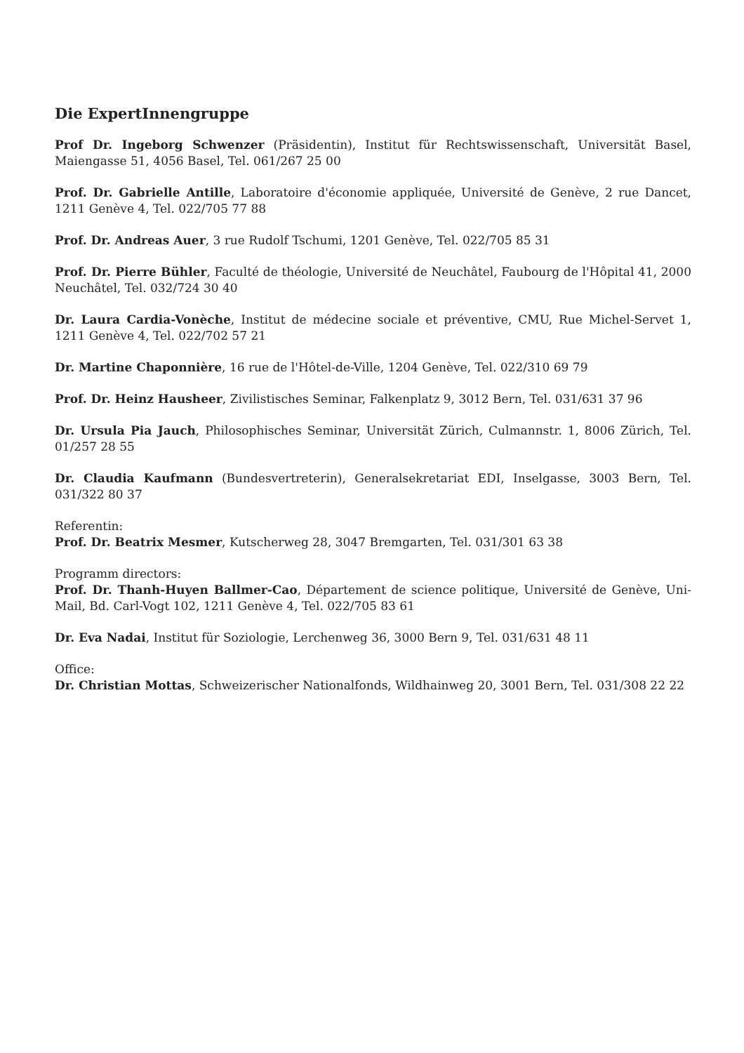Die ExpertInnengruppe
Prof Dr. Ingeborg Schwenzer (Präsidentin), Institut für Rechtswissenschaft, Universität Basel, Maiengasse 51, 4056 Basel, Tel. 061/267 25 00
Prof. Dr. Gabrielle Antille, Laboratoire d'économie appliquée, Université de Genève, 2 rue Dancet, 1211 Genève 4, Tel. 022/705 77 88
Prof. Dr. Andreas Auer, 3 rue Rudolf Tschumi, 1201 Genève, Tel. 022/705 85 31
Prof. Dr. Pierre Bühler, Faculté de théologie, Université de Neuchâtel, Faubourg de l'Hôpital 41, 2000 Neuchâtel, Tel. 032/724 30 40
Dr. Laura Cardia-Vonèche, Institut de médecine sociale et préventive, CMU, Rue Michel-Servet 1, 1211 Genève 4, Tel. 022/702 57 21
Dr. Martine Chaponnière, 16 rue de l'Hôtel-de-Ville, 1204 Genève, Tel. 022/310 69 79
Prof. Dr. Heinz Hausheer, Zivilistisches Seminar, Falkenplatz 9, 3012 Bern, Tel. 031/631 37 96
Dr. Ursula Pia Jauch, Philosophisches Seminar, Universität Zürich, Culmannstr. 1, 8006 Zürich, Tel. 01/257 28 55
Dr. Claudia Kaufmann (Bundesvertreterin), Generalsekretariat EDI, Inselgasse, 3003 Bern, Tel. 031/322 80 37
Referentin:
Prof. Dr. Beatrix Mesmer, Kutscherweg 28, 3047 Bremgarten, Tel. 031/301 63 38
Programm directors:
Prof. Dr. Thanh-Huyen Ballmer-Cao, Département de science politique, Université de Genève, Uni-Mail, Bd. Carl-Vogt 102, 1211 Genève 4, Tel. 022/705 83 61
Dr. Eva Nadai, Institut für Soziologie, Lerchenweg 36, 3000 Bern 9, Tel. 031/631 48 11
Office:
Dr. Christian Mottas, Schweizerischer Nationalfonds, Wildhainweg 20, 3001 Bern, Tel. 031/308 22 22